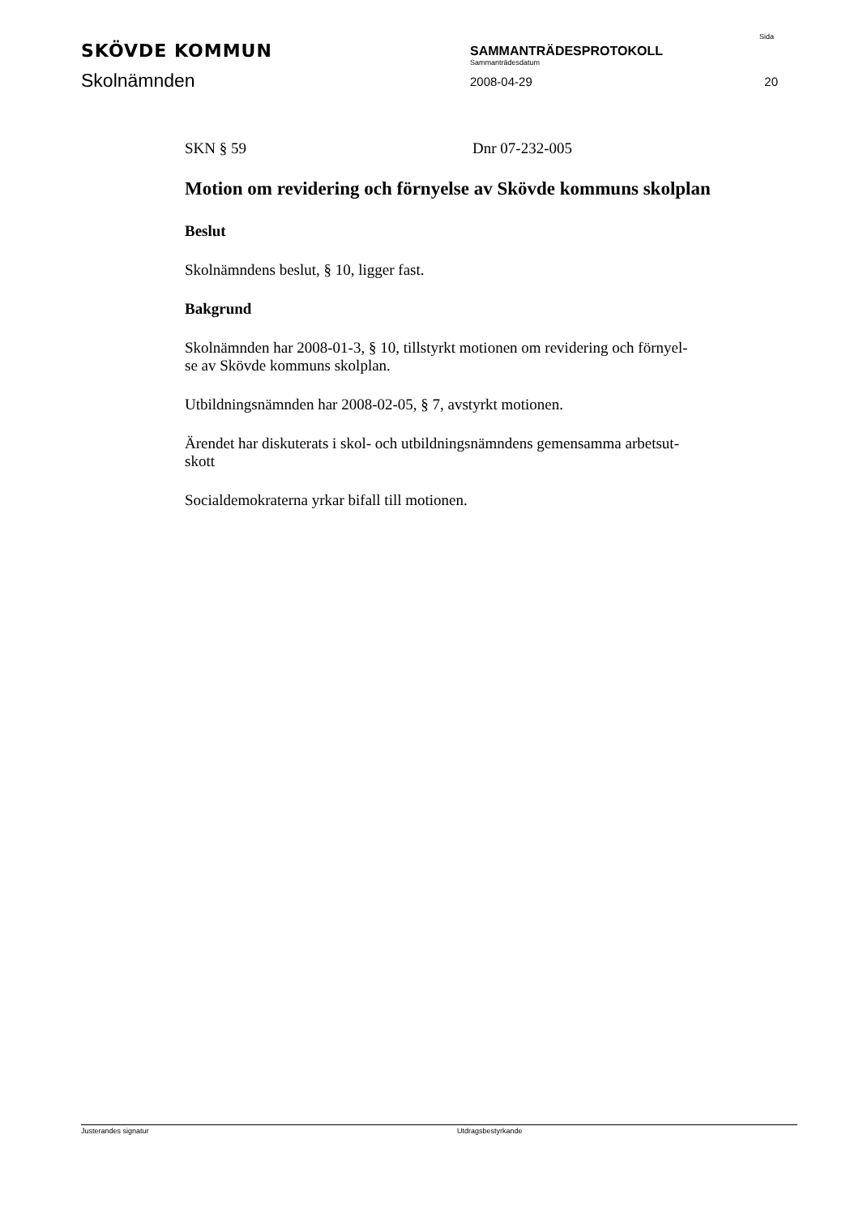SKÖVDE KOMMUN
SAMMANTRÄDESPROTOKOLL
Sammanträdesdatum
Sida
Skolnämnden
2008-04-29
20
SKN § 59 Dnr 07-232-005
Motion om revidering och förnyelse av Skövde kommuns skolplan
Beslut
Skolnämndens beslut, § 10, ligger fast.
Bakgrund
Skolnämnden har 2008-01-3, § 10, tillstyrkt motionen om revidering och förnyel-
se av Skövde kommuns skolplan.
Utbildningsnämnden har 2008-02-05, § 7, avstyrkt motionen.
Ärendet har diskuterats i skol- och utbildningsnämndens gemensamma arbetsut-
skott
Socialdemokraterna yrkar bifall till motionen.
Justerandes signatur Utdragsbestyrkande